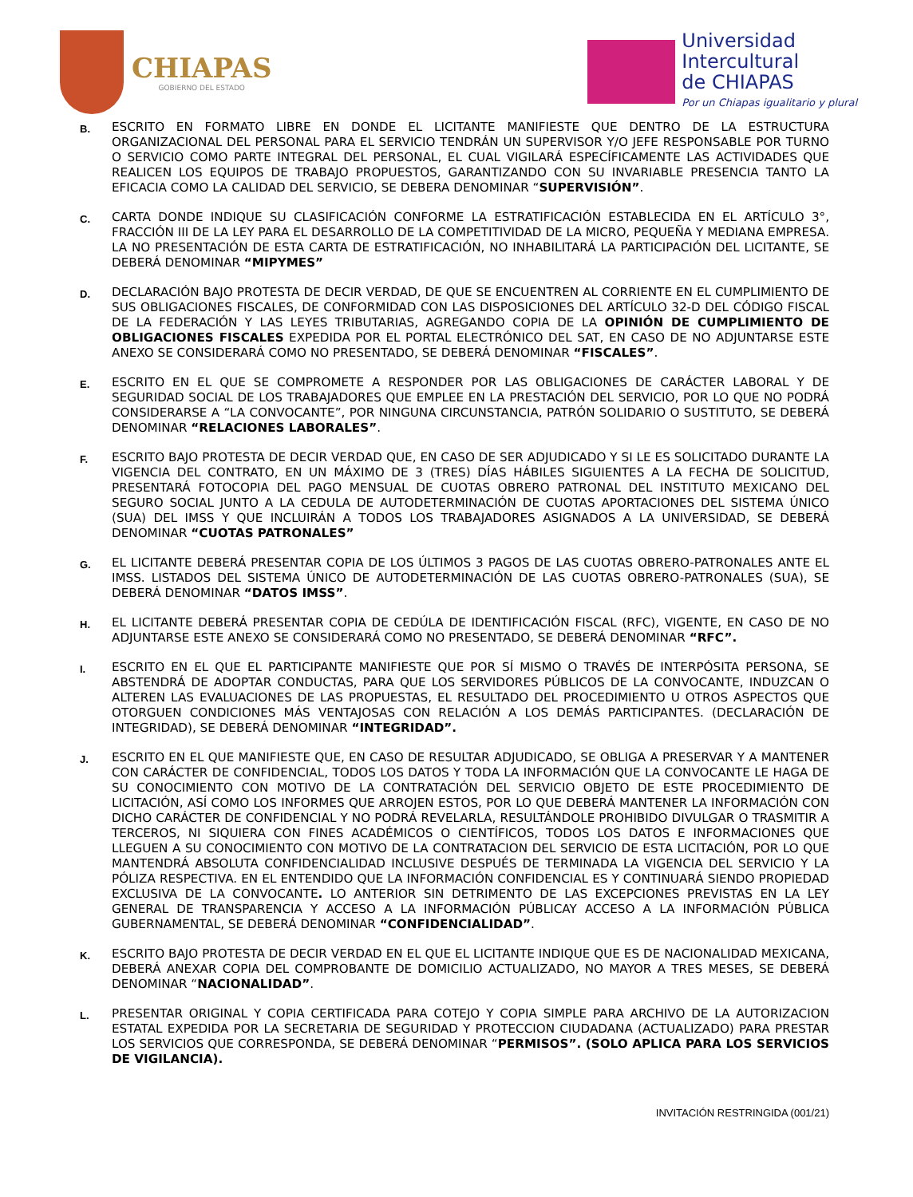CHIAPAS
GOBIERNO DEL ESTADO
Universidad
Intercultural
de CHIAPAS
Por un Chiapas igualitario y plural
B.
ESCRITO EN FORMATO LIBRE EN DONDE EL LICITANTE MANIFIESTE QUE DENTRO DE LA ESTRUCTURA ORGANIZACIONAL DEL PERSONAL PARA EL SERVICIO TENDRÁN UN SUPERVISOR Y/O JEFE RESPONSABLE POR TURNO O SERVICIO COMO PARTE INTEGRAL DEL PERSONAL, EL CUAL VIGILARÁ ESPECÍFICAMENTE LAS ACTIVIDADES QUE REALICEN LOS EQUIPOS DE TRABAJO PROPUESTOS, GARANTIZANDO CON SU INVARIABLE PRESENCIA TANTO LA EFICACIA COMO LA CALIDAD DEL SERVICIO, SE DEBERA DENOMINAR “SUPERVISIÓN”.
C.
CARTA DONDE INDIQUE SU CLASIFICACIÓN CONFORME LA ESTRATIFICACIÓN ESTABLECIDA EN EL ARTÍCULO 3°, FRACCIÓN III DE LA LEY PARA EL DESARROLLO DE LA COMPETITIVIDAD DE LA MICRO, PEQUEÑA Y MEDIANA EMPRESA. LA NO PRESENTACIÓN DE ESTA CARTA DE ESTRATIFICACIÓN, NO INHABILITARÁ LA PARTICIPACIÓN DEL LICITANTE, SE DEBERÁ DENOMINAR “MIPYMES”
D.
DECLARACIÓN BAJO PROTESTA DE DECIR VERDAD, DE QUE SE ENCUENTREN AL CORRIENTE EN EL CUMPLIMIENTO DE SUS OBLIGACIONES FISCALES, DE CONFORMIDAD CON LAS DISPOSICIONES DEL ARTÍCULO 32-D DEL CÓDIGO FISCAL DE LA FEDERACIÓN Y LAS LEYES TRIBUTARIAS, AGREGANDO COPIA DE LA OPINIÓN DE CUMPLIMIENTO DE OBLIGACIONES FISCALES EXPEDIDA POR EL PORTAL ELECTRÓNICO DEL SAT, EN CASO DE NO ADJUNTARSE ESTE ANEXO SE CONSIDERARÁ COMO NO PRESENTADO, SE DEBERÁ DENOMINAR “FISCALES”.
E.
ESCRITO EN EL QUE SE COMPROMETE A RESPONDER POR LAS OBLIGACIONES DE CARÁCTER LABORAL Y DE SEGURIDAD SOCIAL DE LOS TRABAJADORES QUE EMPLEE EN LA PRESTACIÓN DEL SERVICIO, POR LO QUE NO PODRÁ CONSIDERARSE A “LA CONVOCANTE”, POR NINGUNA CIRCUNSTANCIA, PATRÓN SOLIDARIO O SUSTITUTO, SE DEBERÁ DENOMINAR “RELACIONES LABORALES”.
F.
ESCRITO BAJO PROTESTA DE DECIR VERDAD QUE, EN CASO DE SER ADJUDICADO Y SI LE ES SOLICITADO DURANTE LA VIGENCIA DEL CONTRATO, EN UN MÁXIMO DE 3 (TRES) DÍAS HÁBILES SIGUIENTES A LA FECHA DE SOLICITUD, PRESENTARÁ FOTOCOPIA DEL PAGO MENSUAL DE CUOTAS OBRERO PATRONAL DEL INSTITUTO MEXICANO DEL SEGURO SOCIAL JUNTO A LA CEDULA DE AUTODETERMINACIÓN DE CUOTAS APORTACIONES DEL SISTEMA ÚNICO (SUA) DEL IMSS Y QUE INCLUIRÁN A TODOS LOS TRABAJADORES ASIGNADOS A LA UNIVERSIDAD, SE DEBERÁ DENOMINAR “CUOTAS PATRONALES”
G.
EL LICITANTE DEBERÁ PRESENTAR COPIA DE LOS ÚLTIMOS 3 PAGOS DE LAS CUOTAS OBRERO-PATRONALES ANTE EL IMSS. LISTADOS DEL SISTEMA ÚNICO DE AUTODETERMINACIÓN DE LAS CUOTAS OBRERO-PATRONALES (SUA), SE DEBERÁ DENOMINAR “DATOS IMSS”.
H.
EL LICITANTE DEBERÁ PRESENTAR COPIA DE CEDÚLA DE IDENTIFICACIÓN FISCAL (RFC), VIGENTE, EN CASO DE NO ADJUNTARSE ESTE ANEXO SE CONSIDERARÁ COMO NO PRESENTADO, SE DEBERÁ DENOMINAR “RFC”.
I.
ESCRITO EN EL QUE EL PARTICIPANTE MANIFIESTE QUE POR SÍ MISMO O TRAVÉS DE INTERPÓSITA PERSONA, SE ABSTENDRÁ DE ADOPTAR CONDUCTAS, PARA QUE LOS SERVIDORES PÚBLICOS DE LA CONVOCANTE, INDUZCAN O ALTEREN LAS EVALUACIONES DE LAS PROPUESTAS, EL RESULTADO DEL PROCEDIMIENTO U OTROS ASPECTOS QUE OTORGUEN CONDICIONES MÁS VENTAJOSAS CON RELACIÓN A LOS DEMÁS PARTICIPANTES. (DECLARACIÓN DE INTEGRIDAD), SE DEBERÁ DENOMINAR “INTEGRIDAD”.
J.
ESCRITO EN EL QUE MANIFIESTE QUE, EN CASO DE RESULTAR ADJUDICADO, SE OBLIGA A PRESERVAR Y A MANTENER CON CARÁCTER DE CONFIDENCIAL, TODOS LOS DATOS Y TODA LA INFORMACIÓN QUE LA CONVOCANTE LE HAGA DE SU CONOCIMIENTO CON MOTIVO DE LA CONTRATACIÓN DEL SERVICIO OBJETO DE ESTE PROCEDIMIENTO DE LICITACIÓN, ASÍ COMO LOS INFORMES QUE ARROJEN ESTOS, POR LO QUE DEBERÁ MANTENER LA INFORMACIÓN CON DICHO CARÁCTER DE CONFIDENCIAL Y NO PODRÁ REVELARLA, RESULTÁNDOLE PROHIBIDO DIVULGAR O TRASMITIR A TERCEROS, NI SIQUIERA CON FINES ACADÉMICOS O CIENTÍFICOS, TODOS LOS DATOS E INFORMACIONES QUE LLEGUEN A SU CONOCIMIENTO CON MOTIVO DE LA CONTRATACION DEL SERVICIO DE ESTA LICITACIÓN, POR LO QUE MANTENDRÁ ABSOLUTA CONFIDENCIALIDAD INCLUSIVE DESPUÉS DE TERMINADA LA VIGENCIA DEL SERVICIO Y LA PÓLIZA RESPECTIVA. EN EL ENTENDIDO QUE LA INFORMACIÓN CONFIDENCIAL ES Y CONTINUARÁ SIENDO PROPIEDAD EXCLUSIVA DE LA CONVOCANTE. LO ANTERIOR SIN DETRIMENTO DE LAS EXCEPCIONES PREVISTAS EN LA LEY GENERAL DE TRANSPARENCIA Y ACCESO A LA INFORMACIÓN PÚBLICAY ACCESO A LA INFORMACIÓN PÚBLICA GUBERNAMENTAL, SE DEBERÁ DENOMINAR “CONFIDENCIALIDAD”.
K.
ESCRITO BAJO PROTESTA DE DECIR VERDAD EN EL QUE EL LICITANTE INDIQUE QUE ES DE NACIONALIDAD MEXICANA, DEBERÁ ANEXAR COPIA DEL COMPROBANTE DE DOMICILIO ACTUALIZADO, NO MAYOR A TRES MESES, SE DEBERÁ DENOMINAR “NACIONALIDAD”.
L.
PRESENTAR ORIGINAL Y COPIA CERTIFICADA PARA COTEJO Y COPIA SIMPLE PARA ARCHIVO DE LA AUTORIZACION ESTATAL EXPEDIDA POR LA SECRETARIA DE SEGURIDAD Y PROTECCION CIUDADANA (ACTUALIZADO) PARA PRESTAR LOS SERVICIOS QUE CORRESPONDA, SE DEBERÁ DENOMINAR “PERMISOS”. (SOLO APLICA PARA LOS SERVICIOS DE VIGILANCIA).
INVITACIÓN RESTRINGIDA (001/21)